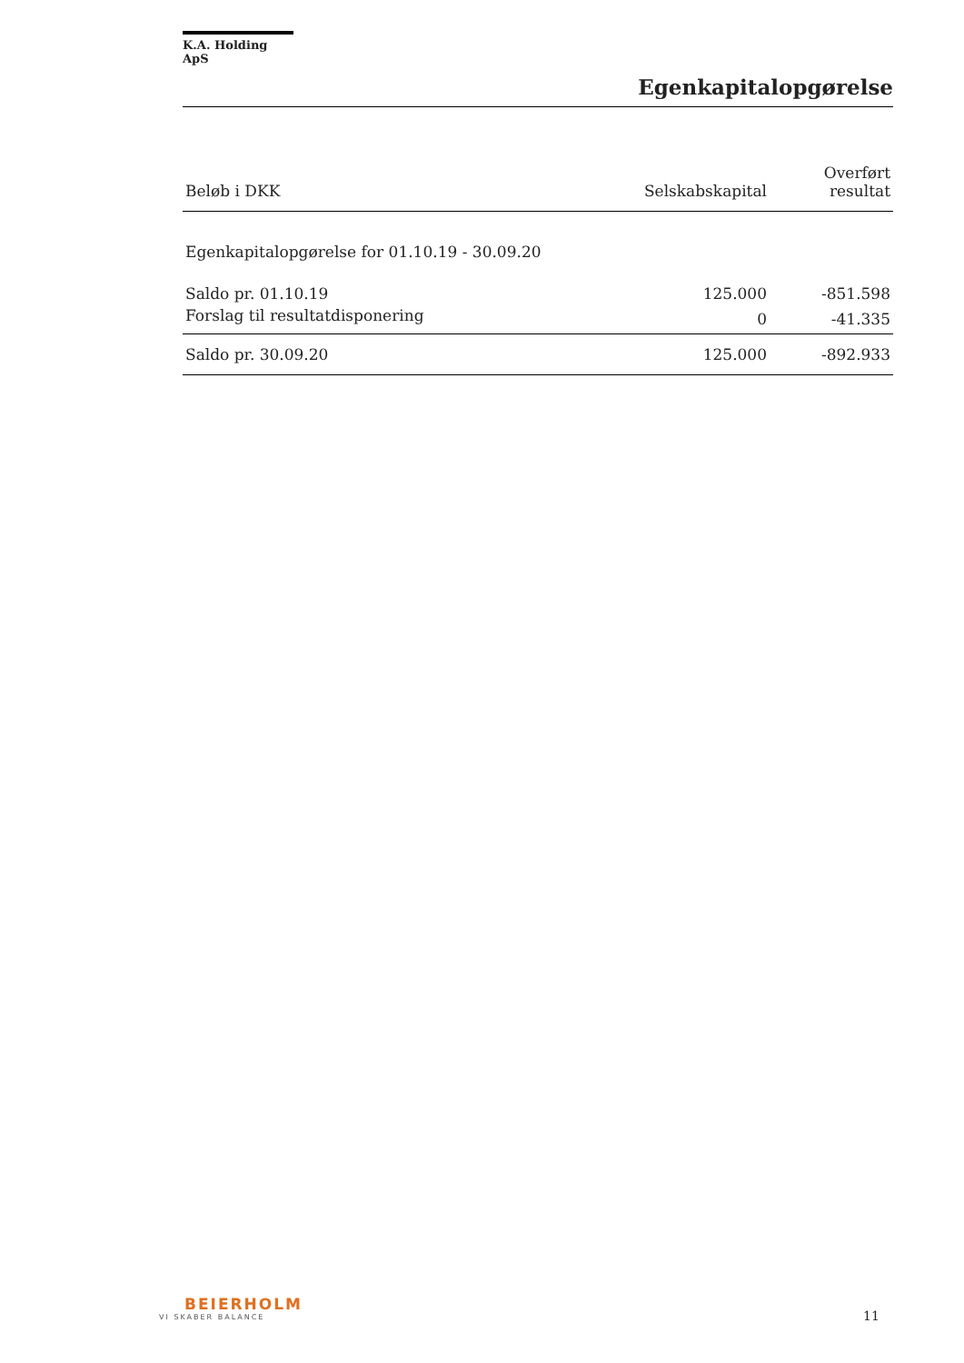K.A. Holding ApS
Egenkapitalopgørelse
| Beløb i DKK | Selskabskapital | Overført resultat |
| --- | --- | --- |
| Egenkapitalopgørelse for 01.10.19 - 30.09.20 | | |
| Saldo pr. 01.10.19 | 125.000 | -851.598 |
| Forslag til resultatdisponering | 0 | -41.335 |
| Saldo pr. 30.09.20 | 125.000 | -892.933 |
BEIERHOLM
VI SKABER BALANCE
11